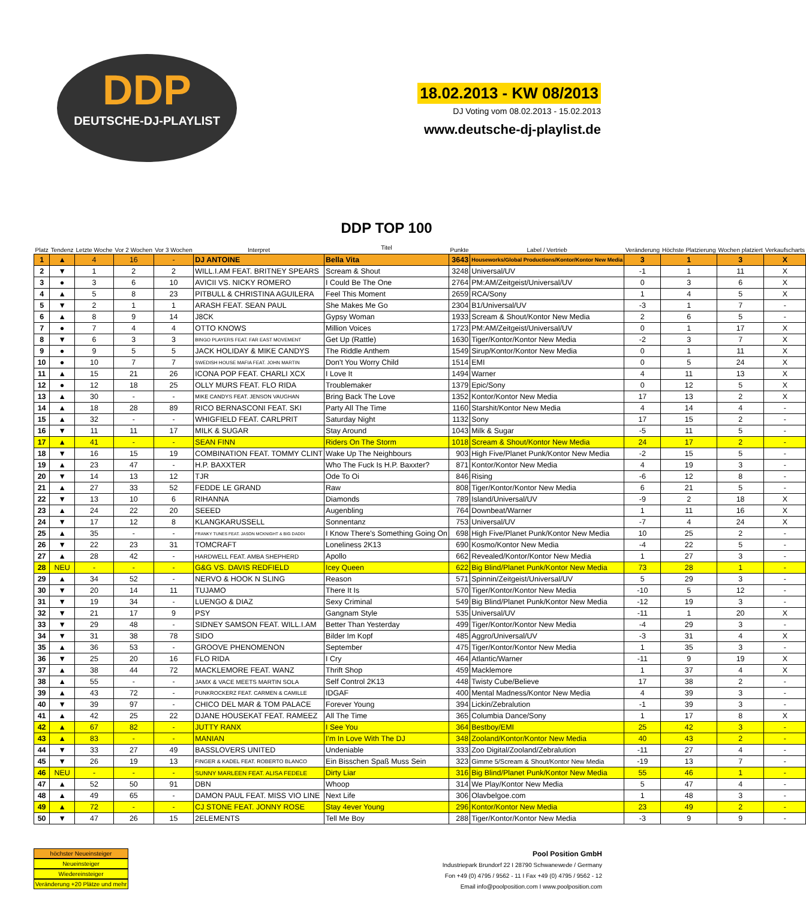DDP
DEUTSCHE-DJ-PLAYLIST
18.02.2013 - KW 08/2013
DJ Voting vom 08.02.2013 - 15.02.2013
www.deutsche-dj-playlist.de
| Platz | Tendenz | Letzte Woche | Vor 2 Wochen | Vor 3 Wochen | Interpret | DDP TOP 100 Titel | Punkte | Label / Vertrieb | Veränderung | Höchste Platzierung | Wochen platziert | Verkaufscharts |
| --- | --- | --- | --- | --- | --- | --- | --- | --- | --- | --- | --- | --- |
| 1 | ▲ | 4 | 16 | - | DJ ANTOINE | Bella Vita | 3643 | Houseworks/Global Productions/Kontor/Kontor New Media | 3 | 1 | 3 | X |
| 2 | ▼ | 1 | 2 | 2 | WILL.I.AM FEAT. BRITNEY SPEARS | Scream & Shout | 3248 | Universal/UV | -1 | 1 | 11 | X |
| 3 | ● | 3 | 6 | 10 | AVICII VS. NICKY ROMERO | I Could Be The One | 2764 | PM:AM/Zeitgeist/Universal/UV | 0 | 3 | 6 | X |
| 4 | ▲ | 5 | 8 | 23 | PITBULL & CHRISTINA AGUILERA | Feel This Moment | 2659 | RCA/Sony | 1 | 4 | 5 | X |
| 5 | ▼ | 2 | 1 | 1 | ARASH FEAT. SEAN PAUL | She Makes Me Go | 2304 | B1/Universal/UV | -3 | 1 | 7 | - |
| 6 | ▲ | 8 | 9 | 14 | J8CK | Gypsy Woman | 1933 | Scream & Shout/Kontor New Media | 2 | 6 | 5 | - |
| 7 | ● | 7 | 4 | 4 | OTTO KNOWS | Million Voices | 1723 | PM:AM/Zeitgeist/Universal/UV | 0 | 1 | 17 | X |
| 8 | ▼ | 6 | 3 | 3 | BINGO PLAYERS FEAT. FAR EAST MOVEMENT | Get Up (Rattle) | 1630 | Tiger/Kontor/Kontor New Media | -2 | 3 | 7 | X |
| 9 | ● | 9 | 5 | 5 | JACK HOLIDAY & MIKE CANDYS | The Riddle Anthem | 1549 | Sirup/Kontor/Kontor New Media | 0 | 1 | 11 | X |
| 10 | ● | 10 | 7 | 7 | SWEDISH HOUSE MAFIA FEAT. JOHN MARTIN | Don't You Worry Child | 1514 | EMI | 0 | 5 | 24 | X |
| 11 | ▲ | 15 | 21 | 26 | ICONA POP FEAT. CHARLI XCX | I Love It | 1494 | Warner | 4 | 11 | 13 | X |
| 12 | ● | 12 | 18 | 25 | OLLY MURS FEAT. FLO RIDA | Troublemaker | 1379 | Epic/Sony | 0 | 12 | 5 | X |
| 13 | ▲ | 30 | - | - | MIKE CANDYS FEAT. JENSON VAUGHAN | Bring Back The Love | 1352 | Kontor/Kontor New Media | 17 | 13 | 2 | X |
| 14 | ▲ | 18 | 28 | 89 | RICO BERNASCONI FEAT. SKI | Party All The Time | 1160 | Starshit/Kontor New Media | 4 | 14 | 4 | - |
| 15 | ▲ | 32 | - | - | WHIGFIELD FEAT. CARLPRIT | Saturday Night | 1132 | Sony | 17 | 15 | 2 | - |
| 16 | ▼ | 11 | 11 | 17 | MILK & SUGAR | Stay Around | 1043 | Milk & Sugar | -5 | 11 | 5 | - |
| 17 | ▲ | 41 | - | - | SEAN FINN | Riders On The Storm | 1018 | Scream & Shout/Kontor New Media | 24 | 17 | 2 | - |
| 18 | ▼ | 16 | 15 | 19 | COMBINATION FEAT. TOMMY CLINT | Wake Up The Neighbours | 903 | High Five/Planet Punk/Kontor New Media | -2 | 15 | 5 | - |
| 19 | ▲ | 23 | 47 | - | H.P. BAXXTER | Who The Fuck Is H.P. Baxxter? | 871 | Kontor/Kontor New Media | 4 | 19 | 3 | - |
| 20 | ▼ | 14 | 13 | 12 | TJR | Ode To Oi | 846 | Rising | -6 | 12 | 8 | - |
| 21 | ▲ | 27 | 33 | 52 | FEDDE LE GRAND | Raw | 808 | Tiger/Kontor/Kontor New Media | 6 | 21 | 5 | - |
| 22 | ▼ | 13 | 10 | 6 | RIHANNA | Diamonds | 789 | Island/Universal/UV | -9 | 2 | 18 | X |
| 23 | ▲ | 24 | 22 | 20 | SEEED | Augenbling | 764 | Downbeat/Warner | 1 | 11 | 16 | X |
| 24 | ▼ | 17 | 12 | 8 | KLANGKARUSSELL | Sonnentanz | 753 | Universal/UV | -7 | 4 | 24 | X |
| 25 | ▲ | 35 | - | - | FRANKY TUNES FEAT. JASON MCKNIGHT & BIG DADDI | I Know There's Something Going On | 698 | High Five/Planet Punk/Kontor New Media | 10 | 25 | 2 | - |
| 26 | ▼ | 22 | 23 | 31 | TOMCRAFT | Loneliness 2K13 | 690 | Kosmo/Kontor New Media | -4 | 22 | 5 | - |
| 27 | ▲ | 28 | 42 | - | HARDWELL FEAT. AMBA SHEPHERD | Apollo | 662 | Revealed/Kontor/Kontor New Media | 1 | 27 | 3 | - |
| 28 | NEU | - | - | - | G&G VS. DAVIS REDFIELD | Icey Queen | 622 | Big Blind/Planet Punk/Kontor New Media | 73 | 28 | 1 | - |
| 29 | ▲ | 34 | 52 | - | NERVO & HOOK N SLING | Reason | 571 | Spinnin/Zeitgeist/Universal/UV | 5 | 29 | 3 | - |
| 30 | ▼ | 20 | 14 | 11 | TUJAMO | There It Is | 570 | Tiger/Kontor/Kontor New Media | -10 | 5 | 12 | - |
| 31 | ▼ | 19 | 34 | - | LUENGO & DIAZ | Sexy Criminal | 549 | Big Blind/Planet Punk/Kontor New Media | -12 | 19 | 3 | - |
| 32 | ▼ | 21 | 17 | 9 | PSY | Gangnam Style | 535 | Universal/UV | -11 | 1 | 20 | X |
| 33 | ▼ | 29 | 48 | - | SIDNEY SAMSON FEAT. WILL.I.AM | Better Than Yesterday | 499 | Tiger/Kontor/Kontor New Media | -4 | 29 | 3 | - |
| 34 | ▼ | 31 | 38 | 78 | SIDO | Bilder Im Kopf | 485 | Aggro/Universal/UV | -3 | 31 | 4 | X |
| 35 | ▲ | 36 | 53 | - | GROOVE PHENOMENON | September | 475 | Tiger/Kontor/Kontor New Media | 1 | 35 | 3 | - |
| 36 | ▼ | 25 | 20 | 16 | FLO RIDA | I Cry | 464 | Atlantic/Warner | -11 | 9 | 19 | X |
| 37 | ▲ | 38 | 44 | 72 | MACKLEMORE FEAT. WANZ | Thrift Shop | 459 | Macklemore | 1 | 37 | 4 | X |
| 38 | ▲ | 55 | - | - | JAMX & VACE MEETS MARTIN SOLA | Self Control 2K13 | 448 | Twisty Cube/Believe | 17 | 38 | 2 | - |
| 39 | ▲ | 43 | 72 | - | PUNKROCKERZ FEAT. CARMEN & CAMILLE | IDGAF | 400 | Mental Madness/Kontor New Media | 4 | 39 | 3 | - |
| 40 | ▼ | 39 | 97 | - | CHICO DEL MAR & TOM PALACE | Forever Young | 394 | Lickin/Zebralution | -1 | 39 | 3 | - |
| 41 | ▲ | 42 | 25 | 22 | DJANE HOUSEKAT FEAT. RAMEEZ | All The Time | 365 | Columbia Dance/Sony | 1 | 17 | 8 | X |
| 42 | ▲ | 67 | 82 | - | JUTTY RANX | I See You | 364 | Bestboy/EMI | 25 | 42 | 3 | - |
| 43 | ▲ | 83 | - | - | MANIAN | I'm In Love With The DJ | 348 | Zooland/Kontor/Kontor New Media | 40 | 43 | 2 | - |
| 44 | ▼ | 33 | 27 | 49 | BASSLOVERS UNITED | Undeniable | 333 | Zoo Digital/Zooland/Zebralution | -11 | 27 | 4 | - |
| 45 | ▼ | 26 | 19 | 13 | FINGER & KADEL FEAT. ROBERTO BLANCO | Ein Bisschen Spaß Muss Sein | 323 | Gimme 5/Scream & Shout/Kontor New Media | -19 | 13 | 7 | - |
| 46 | NEU | - | - | - | SUNNY MARLEEN FEAT. ALISA FEDELE | Dirty Liar | 316 | Big Blind/Planet Punk/Kontor New Media | 55 | 46 | 1 | - |
| 47 | ▲ | 52 | 50 | 91 | DBN | Whoop | 314 | We Play/Kontor New Media | 5 | 47 | 4 | - |
| 48 | ▲ | 49 | 65 | - | DAMON PAUL FEAT. MISS VIO LINE | Next Life | 306 | Olavbelgoe.com | 1 | 48 | 3 | - |
| 49 | ▲ | 72 | - | - | CJ STONE FEAT. JONNY ROSE | Stay 4ever Young | 296 | Kontor/Kontor New Media | 23 | 49 | 2 | - |
| 50 | ▼ | 47 | 26 | 15 | 2ELEMENTS | Tell Me Boy | 288 | Tiger/Kontor/Kontor New Media | -3 | 9 | 9 | - |
höchster Neueinsteiger
Neueinsteiger
Wiedereinsteiger
Veränderung +20 Plätze und mehr
Pool Position GmbH
Industriepark Brundorf 22 I 28790 Schwanewede / Germany
Fon +49 (0) 4795 / 9562 - 11 I Fax +49 (0) 4795 / 9562 - 12
Email info@poolposition.com I www.poolposition.com